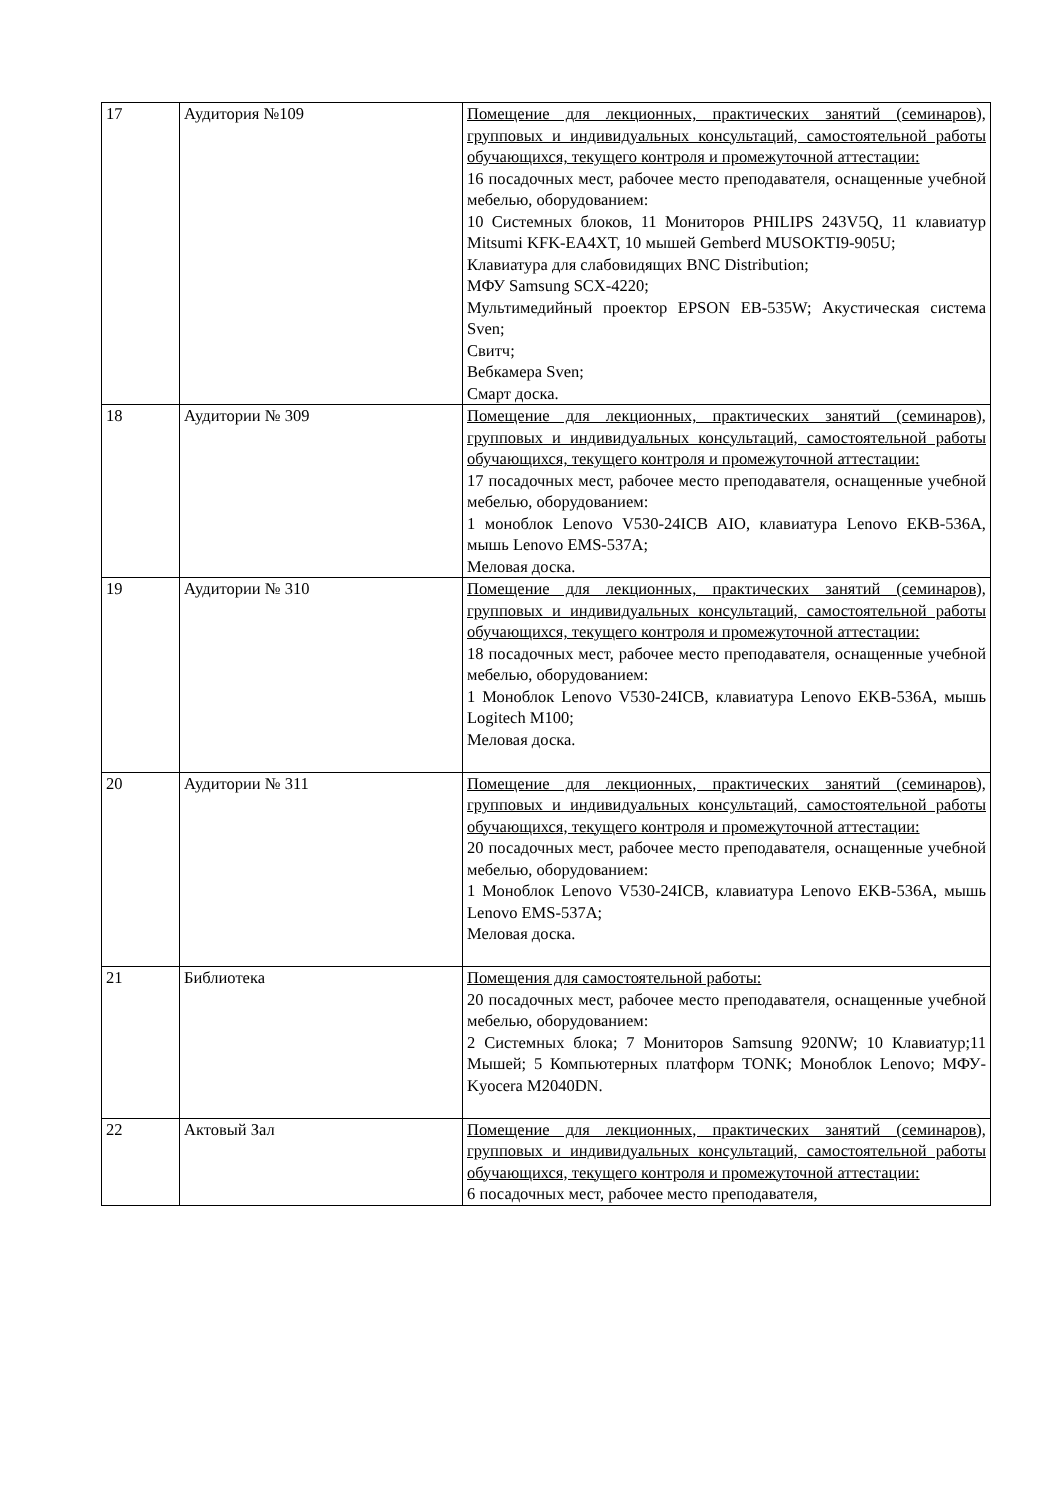| 17 | Аудитория №109 | Помещение для лекционных, практических занятий (семинаров), групповых и индивидуальных консультаций, самостоятельной работы обучающихся, текущего контроля и промежуточной аттестации: 16 посадочных мест, рабочее место преподавателя, оснащенные учебной мебелью, оборудованием: 10 Системных блоков, 11 Мониторов PHILIPS 243V5Q, 11 клавиатур Mitsumi KFK-EA4XT, 10 мышей Gemberd MUSOKTI9-905U; Клавиатура для слабовидящих BNC Distribution; МФУ Samsung SCX-4220; Мультимедийный проектор EPSON EB-535W; Акустическая система Sven; Свитч; Вебкамера Sven; Смарт доска. |
| 18 | Аудитории № 309 | Помещение для лекционных, практических занятий (семинаров), групповых и индивидуальных консультаций, самостоятельной работы обучающихся, текущего контроля и промежуточной аттестации: 17 посадочных мест, рабочее место преподавателя, оснащенные учебной мебелью, оборудованием: 1 моноблок Lenovo V530-24ICB AIO, клавиатура Lenovo EKB-536A, мышь Lenovo EMS-537A; Меловая доска. |
| 19 | Аудитории № 310 | Помещение для лекционных, практических занятий (семинаров), групповых и индивидуальных консультаций, самостоятельной работы обучающихся, текущего контроля и промежуточной аттестации: 18 посадочных мест, рабочее место преподавателя, оснащенные учебной мебелью, оборудованием: 1 Моноблок Lenovo V530-24ICB, клавиатура Lenovo EKB-536A, мышь Logitech M100; Меловая доска. |
| 20 | Аудитории № 311 | Помещение для лекционных, практических занятий (семинаров), групповых и индивидуальных консультаций, самостоятельной работы обучающихся, текущего контроля и промежуточной аттестации: 20 посадочных мест, рабочее место преподавателя, оснащенные учебной мебелью, оборудованием: 1 Моноблок Lenovo V530-24ICB, клавиатура Lenovo EKB-536A, мышь Lenovo EMS-537A; Меловая доска. |
| 21 | Библиотека | Помещения для самостоятельной работы: 20 посадочных мест, рабочее место преподавателя, оснащенные учебной мебелью, оборудованием: 2 Системных блока; 7 Мониторов Samsung 920NW; 10 Клавиатур;11 Мышей; 5 Компьютерных платформ TONK; Моноблок Lenovo; МФУ-Kyocera M2040DN. |
| 22 | Актовый Зал | Помещение для лекционных, практических занятий (семинаров), групповых и индивидуальных консультаций, самостоятельной работы обучающихся, текущего контроля и промежуточной аттестации: 6 посадочных мест, рабочее место преподавателя, |